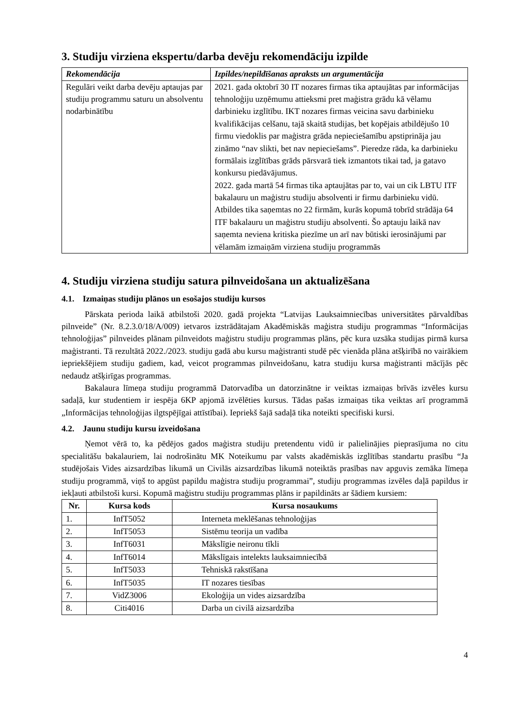3. Studiju virziena ekspertu/darba devēju rekomendāciju izpilde
| Rekomendācija | Izpildes/nepildīšanas apraksts un argumentācija |
| --- | --- |
| Regulāri veikt darba devēju aptaujas par studiju programmu saturu un absolventu nodarbinātību | 2021. gada oktobrī 30 IT nozares firmas tika aptaujātas par informācijas tehnoloģiju uzņēmumu attieksmi pret maģistra grādu kā vēlamu darbinieku izglītību. IKT nozares firmas veicina savu darbinieku kvalifikācijas celšanu, tajā skaitā studijas, bet kopējais atbildējušo 10 firmu viedoklis par maģistra grāda nepieciešamību apstiprināja jau zināmo “nav slikti, bet nav nepieciešams”. Pieredze rāda, ka darbinieku formālais izglītības grāds pārsvarā tiek izmantots tikai tad, ja gatavo konkursu piedāvājumus. 2022. gada martā 54 firmas tika aptaujātas par to, vai un cik LBTU ITF bakalauru un maģistru studiju absolventi ir firmu darbinieku vidū. Atbildes tika saņemtas no 22 firmām, kurās kopumā tobrīd strādāja 64 ITF bakalauru un maģistru studiju absolventi. Šo aptauju laikā nav saņemta neviena kritiska piezīme un arī nav būtiski ierosinājumi par vēlamām izmaiņām virziena studiju programmās |
4. Studiju virziena studiju satura pilnveidošana un aktualizēšana
4.1. Izmaiņas studiju plānos un esošajos studiju kursos
Pārskata perioda laikā atbilstoši 2020. gadā projekta “Latvijas Lauksaimniecības universitātes pārvaldības pilnveide” (Nr. 8.2.3.0/18/A/009) ietvaros izstrādātajam Akadēmiskās maģistra studiju programmas “Informācijas tehnoloģijas” pilnveides plānam pilnveidots maģistru studiju programmas plāns, pēc kura uzsāka studijas pirmā kursa maģistranti. Tā rezultātā 2022./2023. studiju gadā abu kursu maģistranti studē pēc vienāda plāna atšķirībā no vairākiem iepriekšējiem studiju gadiem, kad, veicot programmas pilnveidošanu, katra studiju kursa maģistranti mācījās pēc nedaudz atšķirīgas programmas.
Bakalaura līmeņa studiju programmā Datorvadība un datorzinātne ir veiktas izmaiņas brīvās izvēles kursu sadaļā, kur studentiem ir iespēja 6KP apjomā izvēlēties kursus. Tādas pašas izmaiņas tika veiktas arī programmā „Informācijas tehnoloģijas ilgtspējīgai attīstībai). Iepriekš šajā sadaļā tika noteikti specifiski kursi.
4.2. Jaunu studiju kursu izveidošana
Ņemot vērā to, ka pēdējos gados maģistra studiju pretendentu vidū ir palielinājies pieprasījuma no citu specialitāšu bakalauriem, lai nodrošinātu MK Noteikumu par valsts akadēmiskās izglītības standartu prasību “Ja studējošais Vides aizsardzības likumā un Civilās aizsardzības likumā noteiktās prasības nav apguvis zemāka līmeņa studiju programmā, viņš to apgūst papildu maģistra studiju programmai”, studiju programmas izvēles daļā papildus ir iekļauti atbilstoši kursi. Kopumā maģistru studiju programmas plāns ir papildināts ar šādiem kursiem:
| Nr. | Kursa kods | Kursa nosaukums |
| --- | --- | --- |
| 1. | InfT5052 | Interneta meklēšanas tehnoloģijas |
| 2. | InfT5053 | Sistēmu teorija un vadība |
| 3. | InfT6031 | Mākslīgie neironu tīkli |
| 4. | InfT6014 | Mākslīgais intelekts lauksaimniecībā |
| 5. | InfT5033 | Tehniskā rakstīšana |
| 6. | InfT5035 | IT nozares tiesības |
| 7. | VidZ3006 | Ekoloģija un vides aizsardzība |
| 8. | Citi4016 | Darba un civilā aizsardzība |
4